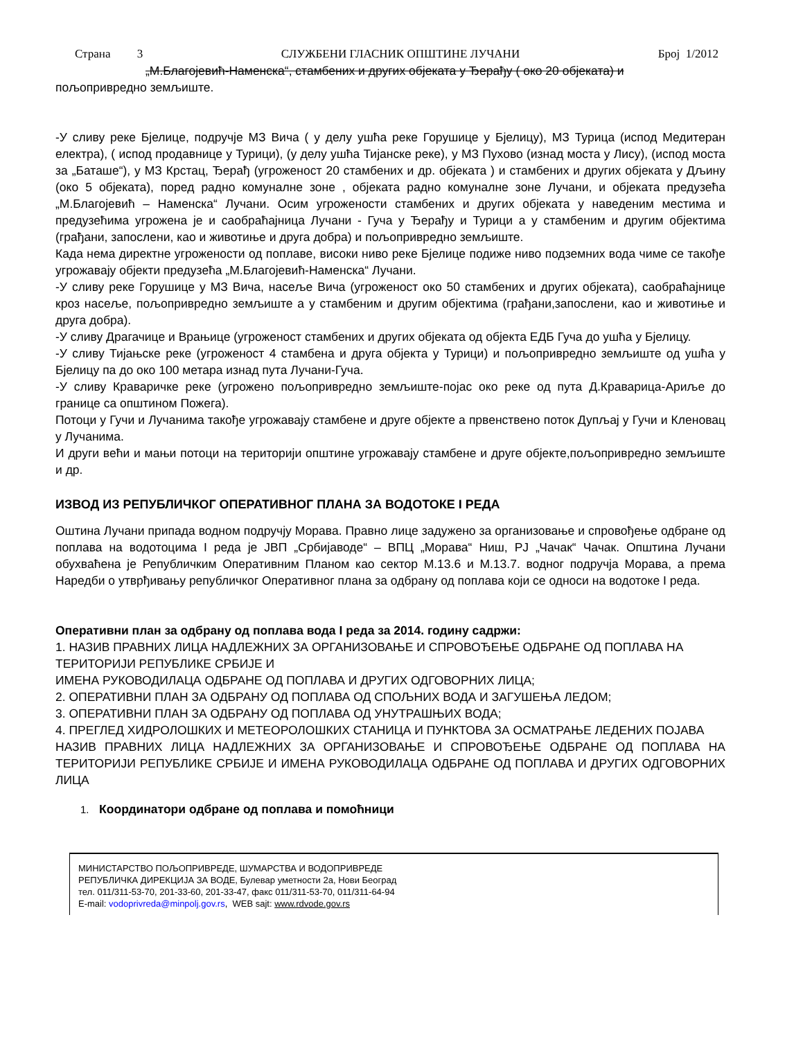Страна 3 СЛУЖБЕНИ ГЛАСНИК ОПШТИНЕ ЛУЧАНИ Број 1/2012
„М.Благојевић-Наменска“, стамбених и других објеката у Ђерађу ( око 20 објеката) и
пољопривредно земљиште.
-У сливу реке Бјелице, подручје МЗ Вича ( у делу ушћа реке Горушице у Бјелицу), МЗ Турица (испод Медитеран електра), ( испод продавнице у Турици), (у делу ушћа Тијанске реке), у МЗ Пухово (изнад моста у Лису), (испод моста за „Баташе“), у МЗ Крстац, Ђерађ (угроженост 20 стамбених и др. објеката ) и стамбених и других објеката у Дљину (око 5 објеката), поред радно комуналне зоне , објеката радно комуналне зоне Лучани, и објеката предузећа „М.Благојевић – Наменска“ Лучани. Осим угрожености стамбених и других објеката у наведеним местима и предузећима угрожена је и саобраћајница Лучани - Гуча у Ђерађу и Турици а у стамбеним и другим објектима (грађани, запослени, као и животиње и друга добра) и пољопривредно земљиште.
Када нема директне угрожености од поплаве, високи ниво реке Бјелице подиже ниво подземних вода чиме се такође угрожавају објекти предузећа „М.Благојевић-Наменска“ Лучани.
-У сливу реке Горушице у МЗ Вича, насеље Вича (угроженост око 50 стамбених и других објеката), саобраћајнице кроз насеље, пољопривредно земљиште а у стамбеним и другим објектима (грађани,запослени, као и животиње и друга добра).
-У сливу Драгачице и Врањице (угроженост стамбених и других објеката од објекта ЕДБ Гуча до ушћа у Бјелицу.
-У сливу Тијањске реке (угроженост 4 стамбена и друга објекта у Турици) и пољопривредно земљиште од ушћа у Бјелицу па до око 100 метара изнад пута Лучани-Гуча.
-У сливу Краваричке реке (угрожено пољопривредно земљиште-појас око реке од пута Д.Краварица-Ариље до границе са општином Пожега).
Потоци у Гучи и Лучанима такође угрожавају стамбене и друге објекте а првенствено поток Дупљај у Гучи и Кленовац у Лучанима.
И други већи и мањи потоци на територији општине угрожавају стамбене и друге објекте,пољопривредно земљиште и др.
ИЗВОД ИЗ РЕПУБЛИЧКОГ ОПЕРАТИВНОГ ПЛАНА ЗА ВОДОТОКЕ I РЕДА
Оштина Лучани припада водном подручју Морава. Правно лице задужено за организовање и спровођење одбране од поплава на водотоцима I реда је ЈВП „Србијаводе“ – ВПЦ „Морава“ Ниш, РЈ „Чачак“ Чачак. Општина Лучани обухваћена је Републичким Оперативним Планом као сектор М.13.6 и М.13.7. водног подручја Морава, а према Наредби о утврђивању републичког Оперативног плана за одбрану од поплава који се односи на водотоке I реда.
Оперативни план за одбрану од поплава вода I реда за 2014. годину садржи:
1. НАЗИВ ПРАВНИХ ЛИЦА НАДЛЕЖНИХ ЗА ОРГАНИЗОВАЊЕ И СПРОВОЂЕЊЕ ОДБРАНЕ ОД ПОПЛАВА НА ТЕРИТОРИЈИ РЕПУБЛИКЕ СРБИЈЕ И
ИМЕНА РУКОВОДИЛАЦА ОДБРАНЕ ОД ПОПЛАВА И ДРУГИХ ОДГОВОРНИХ ЛИЦА;
2. ОПЕРАТИВНИ ПЛАН ЗА ОДБРАНУ ОД ПОПЛАВА ОД СПОЉНИХ ВОДА И ЗАГУШЕЊА ЛЕДОМ;
3. ОПЕРАТИВНИ ПЛАН ЗА ОДБРАНУ ОД ПОПЛАВА ОД УНУТРАШЊИХ ВОДА;
4. ПРЕГЛЕД ХИДРОЛОШКИХ И МЕТЕОРОЛОШКИХ СТАНИЦА И ПУНКТОВА ЗА ОСМАТРАЊЕ ЛЕДЕНИХ ПОЈАВА
НАЗИВ ПРАВНИХ ЛИЦА НАДЛЕЖНИХ ЗА ОРГАНИЗОВАЊЕ И СПРОВОЂЕЊЕ ОДБРАНЕ ОД ПОПЛАВА НА ТЕРИТОРИЈИ РЕПУБЛИКЕ СРБИЈЕ И ИМЕНА РУКОВОДИЛАЦА ОДБРАНЕ ОД ПОПЛАВА И ДРУГИХ ОДГОВОРНИХ ЛИЦА
1. Координатори одбране од поплава и помоћници
МИНИСТАРСТВО ПОЉОПРИВРЕДЕ, ШУМАРСТВА И ВОДОПРИВРЕДЕ
РЕПУБЛИЧКА ДИРЕКЦИЈА ЗА ВОДЕ, Булевар уметности 2а, Нови Београд
тел. 011/311-53-70, 201-33-60, 201-33-47, факс 011/311-53-70, 011/311-64-94
E-mail: vodoprivreda@minpolj.gov.rs, WEB sajt: www.rdvode.gov.rs